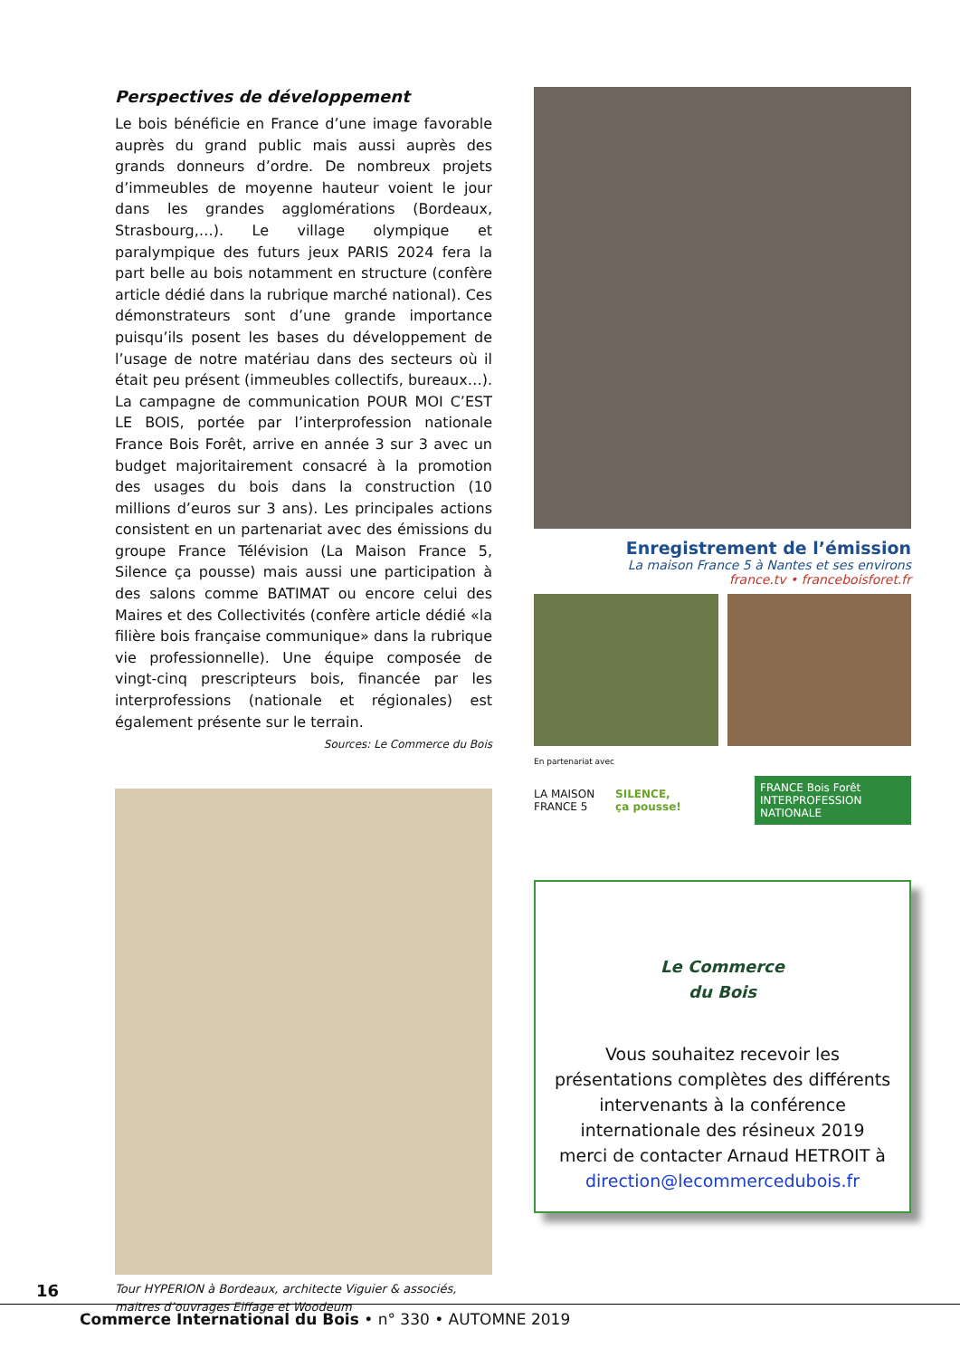Perspectives de développement
Le bois bénéficie en France d’une image favorable auprès du grand public mais aussi auprès des grands donneurs d’ordre. De nombreux projets d’immeubles de moyenne hauteur voient le jour dans les grandes agglomérations (Bordeaux, Strasbourg,…). Le village olympique et paralympique des futurs jeux PARIS 2024 fera la part belle au bois notamment en structure (confère article dédié dans la rubrique marché national). Ces démonstrateurs sont d’une grande importance puisqu’ils posent les bases du développement de l’usage de notre matériau dans des secteurs où il était peu présent (immeubles collectifs, bureaux…). La campagne de communication POUR MOI C’EST LE BOIS, portée par l’interprofession nationale France Bois Forêt, arrive en année 3 sur 3 avec un budget majoritairement consacré à la promotion des usages du bois dans la construction (10 millions d’euros sur 3 ans). Les principales actions consistent en un partenariat avec des émissions du groupe France Télévision (La Maison France 5, Silence ça pousse) mais aussi une participation à des salons comme BATIMAT ou encore celui des Maires et des Collectivités (confère article dédié «la filière bois française communique» dans la rubrique vie professionnelle). Une équipe composée de vingt-cinq prescripteurs bois, financée par les interprofessions (nationale et régionales) est également présente sur le terrain.
Sources: Le Commerce du Bois
Tour HYPERION à Bordeaux, architecte Viguier & associés, maitres d’ouvrages Eiffage et Woodeum
Enregistrement de l’émission
La maison France 5 à Nantes et ses environs
france.tv • franceboisforet.fr
En partenariat avec
LA MAISON FRANCE 5 SILENCE, ça pousse! FRANCE Bois Forêt INTERPROFESSION NATIONALE
Le Commerce
du Bois
Vous souhaitez recevoir les présentations complètes des différents intervenants à la conférence internationale des résineux 2019
merci de contacter Arnaud HETROIT à
direction@lecommercedubois.fr
16
Commerce International du Bois • n° 330 • AUTOMNE 2019